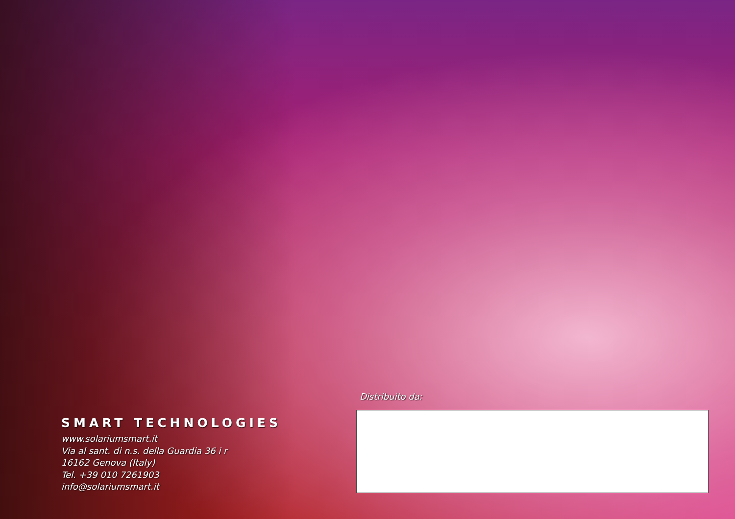SMART TECHNOLOGIES
www.solariumsmart.it
Via al sant. di n.s. della Guardia 36 i r
16162 Genova (Italy)
Tel. +39 010 7261903
info@solariumsmart.it
Distribuito da: